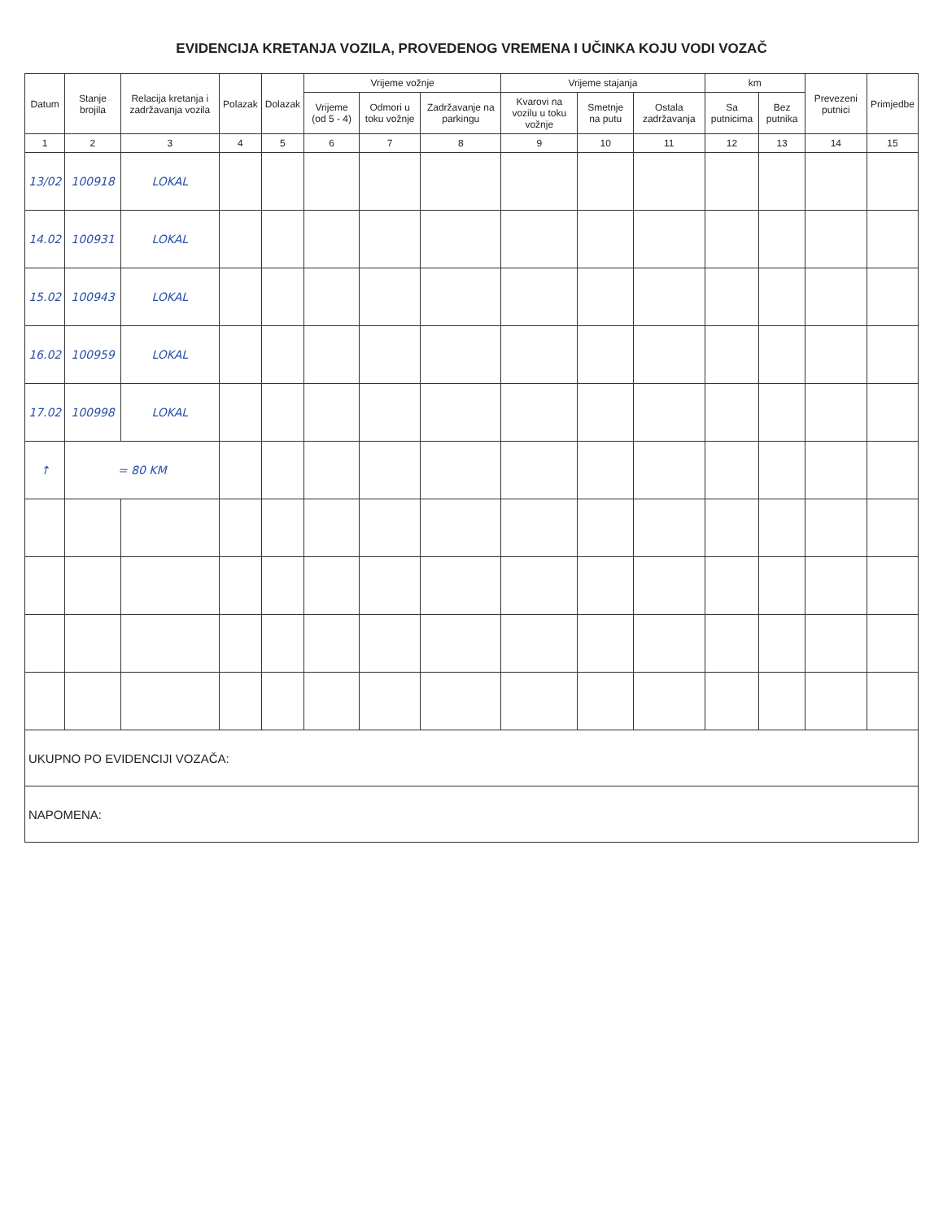EVIDENCIJA KRETANJA VOZILA, PROVEDENOG VREMENA I UČINKA KOJU VODI VOZAČ
| Datum | Stanje brojila | Relacija kretanja i zadržavanja vozila | Polazak | Dolazak | Vrijeme vožnje | | | Vrijeme stajanja | | | km | | Prevezeni putnici | Primjedbe |
| --- | --- | --- | --- | --- | --- | --- | --- | --- | --- | --- | --- | --- | --- | --- |
| | | | | | Vrijeme (od 5 - 4) | Odmori u toku vožnje | Zadržavanje na parkingu | Kvarovi na vozilu u toku vožnje | Smetnje na putu | Ostala zadržavanja | Sa putnicima | Bez putnika | | |
| 1 | 2 | 3 | 4 | 5 | 6 | 7 | 8 | 9 | 10 | 11 | 12 | 13 | 14 | 15 |
| 13/02 | 100918 | LOKAL | | | | | | | | | | | | |
| 14.02 | 100931 | LOKAL | | | | | | | | | | | | |
| 15.02 | 100943 | LOKAL | | | | | | | | | | | | |
| 16.02 | 100959 | LOKAL | | | | | | | | | | | | |
| 17.02 | 100998 | LOKAL | | | | | | | | | | | | |
| ↑ | = 80 KM | | | | | | | | | | | | | |
| UKUPNO PO EVIDENCIJI VOZAČA: | | | | | | | | | | | | | | |
| NAPOMENA: | | | | | | | | | | | | | | |